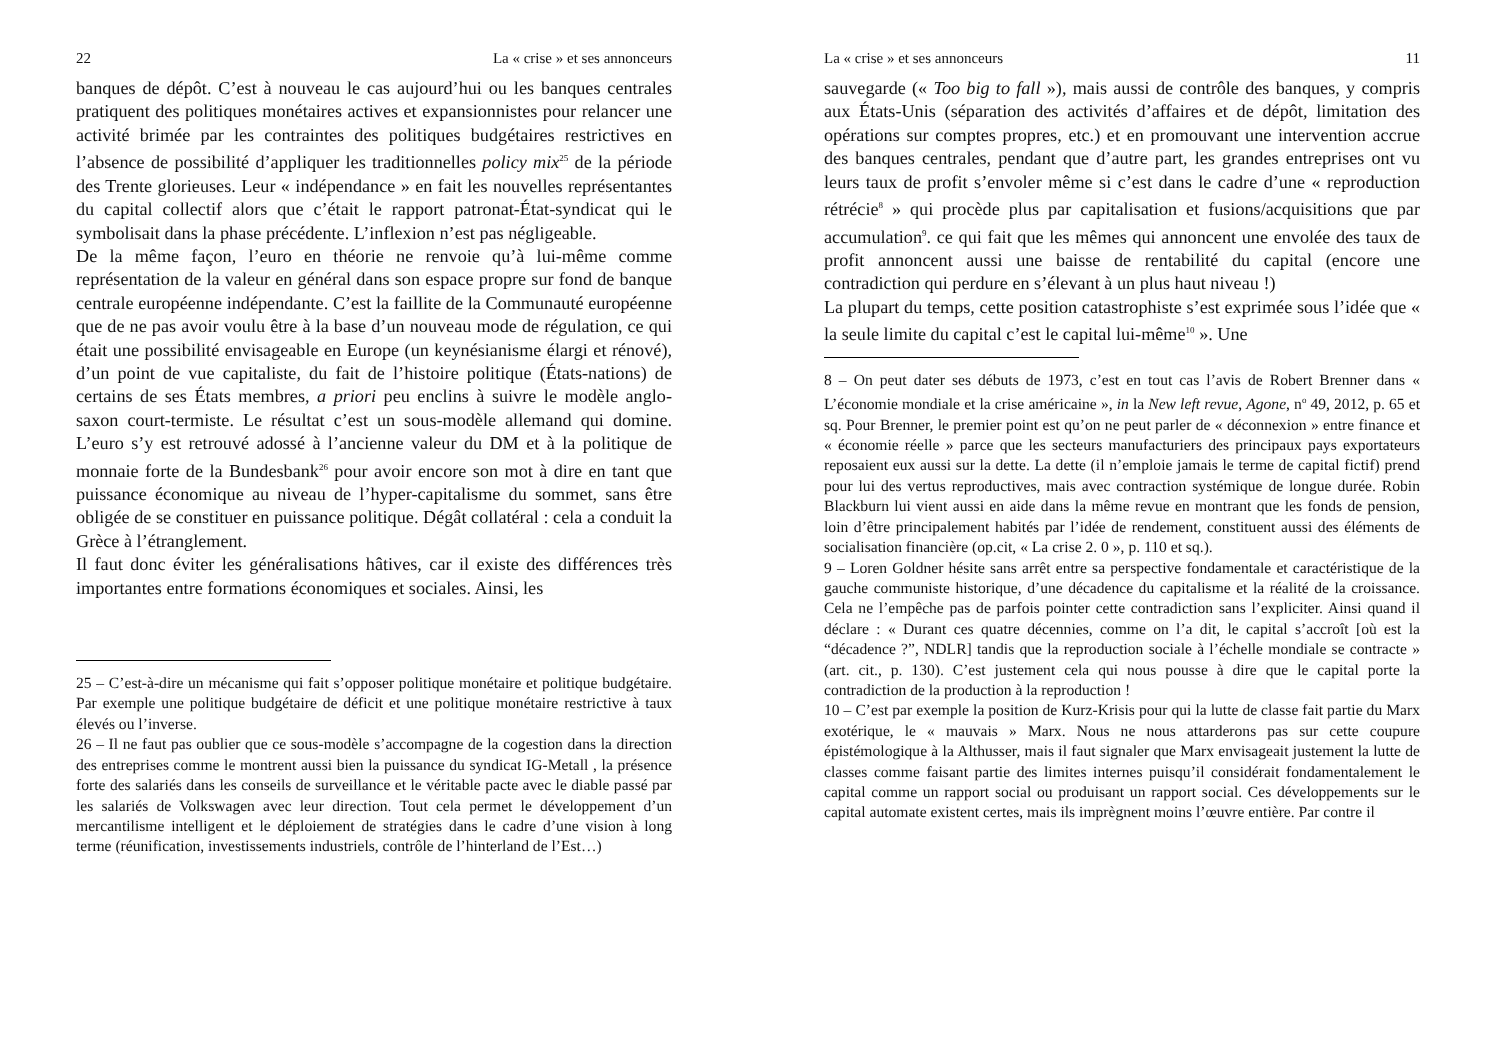22 La « crise » et ses annonceurs
banques de dépôt. C’est à nouveau le cas aujourd’hui ou les banques centrales pratiquent des politiques monétaires actives et expansionnistes pour relancer une activité brimée par les contraintes des politiques budgétaires restrictives en l’absence de possibilité d’appliquer les traditionnelles policy mix<sup>25</sup> de la période des Trente glorieuses. Leur « indépendance » en fait les nouvelles représentantes du capital collectif alors que c’était le rapport patronat-État-syndicat qui le symbolisait dans la phase précédente. L’inflexion n’est pas négligeable.
De la même façon, l’euro en théorie ne renvoie qu’à lui-même comme représentation de la valeur en général dans son espace propre sur fond de banque centrale européenne indépendante. C’est la faillite de la Communauté européenne que de ne pas avoir voulu être à la base d’un nouveau mode de régulation, ce qui était une possibilité envisageable en Europe (un keynésianisme élargi et rénové), d’un point de vue capitaliste, du fait de l’histoire politique (États-nations) de certains de ses États membres, a priori peu enclins à suivre le modèle anglo-saxon court-termiste. Le résultat c’est un sous-modèle allemand qui domine. L’euro s’y est retrouvé adossé à l’ancienne valeur du DM et à la politique de monnaie forte de la Bundesbank<sup>26</sup> pour avoir encore son mot à dire en tant que puissance économique au niveau de l’hyper-capitalisme du sommet, sans être obligée de se constituer en puissance politique. Dégât collatéral : cela a conduit la Grèce à l’étranglement.
Il faut donc éviter les généralisations hâtives, car il existe des différences très importantes entre formations économiques et sociales. Ainsi, les
25 – C’est-à-dire un mécanisme qui fait s’opposer politique monétaire et politique budgétaire. Par exemple une politique budgétaire de déficit et une politique monétaire restrictive à taux élevés ou l’inverse.
26 – Il ne faut pas oublier que ce sous-modèle s’accompagne de la cogestion dans la direction des entreprises comme le montrent aussi bien la puissance du syndicat IG-Metall , la présence forte des salariés dans les conseils de surveillance et le véritable pacte avec le diable passé par les salariés de Volkswagen avec leur direction. Tout cela permet le développement d’un mercantilisme intelligent et le déploiement de stratégies dans le cadre d’une vision à long terme (réunification, investissements industriels, contrôle de l’hinterland de l’Est…)
La « crise » et ses annonceurs 11
sauvegarde (« Too big to fall »), mais aussi de contrôle des banques, y compris aux États-Unis (séparation des activités d’affaires et de dépôt, limitation des opérations sur comptes propres, etc.) et en promouvant une intervention accrue des banques centrales, pendant que d’autre part, les grandes entreprises ont vu leurs taux de profit s’envoler même si c’est dans le cadre d’une « reproduction rétrécie<sup>8</sup> » qui procède plus par capitalisation et fusions/acquisitions que par accumulation<sup>9</sup>. ce qui fait que les mêmes qui annoncent une envolée des taux de profit annoncent aussi une baisse de rentabilité du capital (encore une contradiction qui perdure en s’élevant à un plus haut niveau !)
La plupart du temps, cette position catastrophiste s’est exprimée sous l’idée que « la seule limite du capital c’est le capital lui-même<sup>10</sup> ». Une
8 – On peut dater ses débuts de 1973, c’est en tout cas l’avis de Robert Brenner dans « L’économie mondiale et la crise américaine », in la New left revue, Agone, n<sup>o</sup> 49, 2012, p. 65 et sq. Pour Brenner, le premier point est qu’on ne peut parler de « déconnexion » entre finance et « économie réelle » parce que les secteurs manufacturiers des principaux pays exportateurs reposaient eux aussi sur la dette. La dette (il n’emploie jamais le terme de capital fictif) prend pour lui des vertus reproductives, mais avec contraction systémique de longue durée. Robin Blackburn lui vient aussi en aide dans la même revue en montrant que les fonds de pension, loin d’être principalement habités par l’idée de rendement, constituent aussi des éléments de socialisation financière (op.cit, « La crise 2. 0 », p. 110 et sq.).
9 – Loren Goldner hésite sans arrêt entre sa perspective fondamentale et caractéristique de la gauche communiste historique, d’une décadence du capitalisme et la réalité de la croissance. Cela ne l’empêche pas de parfois pointer cette contradiction sans l’expliciter. Ainsi quand il déclare : « Durant ces quatre décennies, comme on l’a dit, le capital s’accroît [où est la “décadence ?”, NDLR] tandis que la reproduction sociale à l’échelle mondiale se contracte » (art. cit., p. 130). C’est justement cela qui nous pousse à dire que le capital porte la contradiction de la production à la reproduction !
10 – C’est par exemple la position de Kurz-Krisis pour qui la lutte de classe fait partie du Marx exotérique, le « mauvais » Marx. Nous ne nous attarderons pas sur cette coupure épistémologique à la Althusser, mais il faut signaler que Marx envisageait justement la lutte de classes comme faisant partie des limites internes puisqu’il considérait fondamentalement le capital comme un rapport social ou produisant un rapport social. Ces développements sur le capital automate existent certes, mais ils imprègnent moins l’œuvre entière. Par contre il